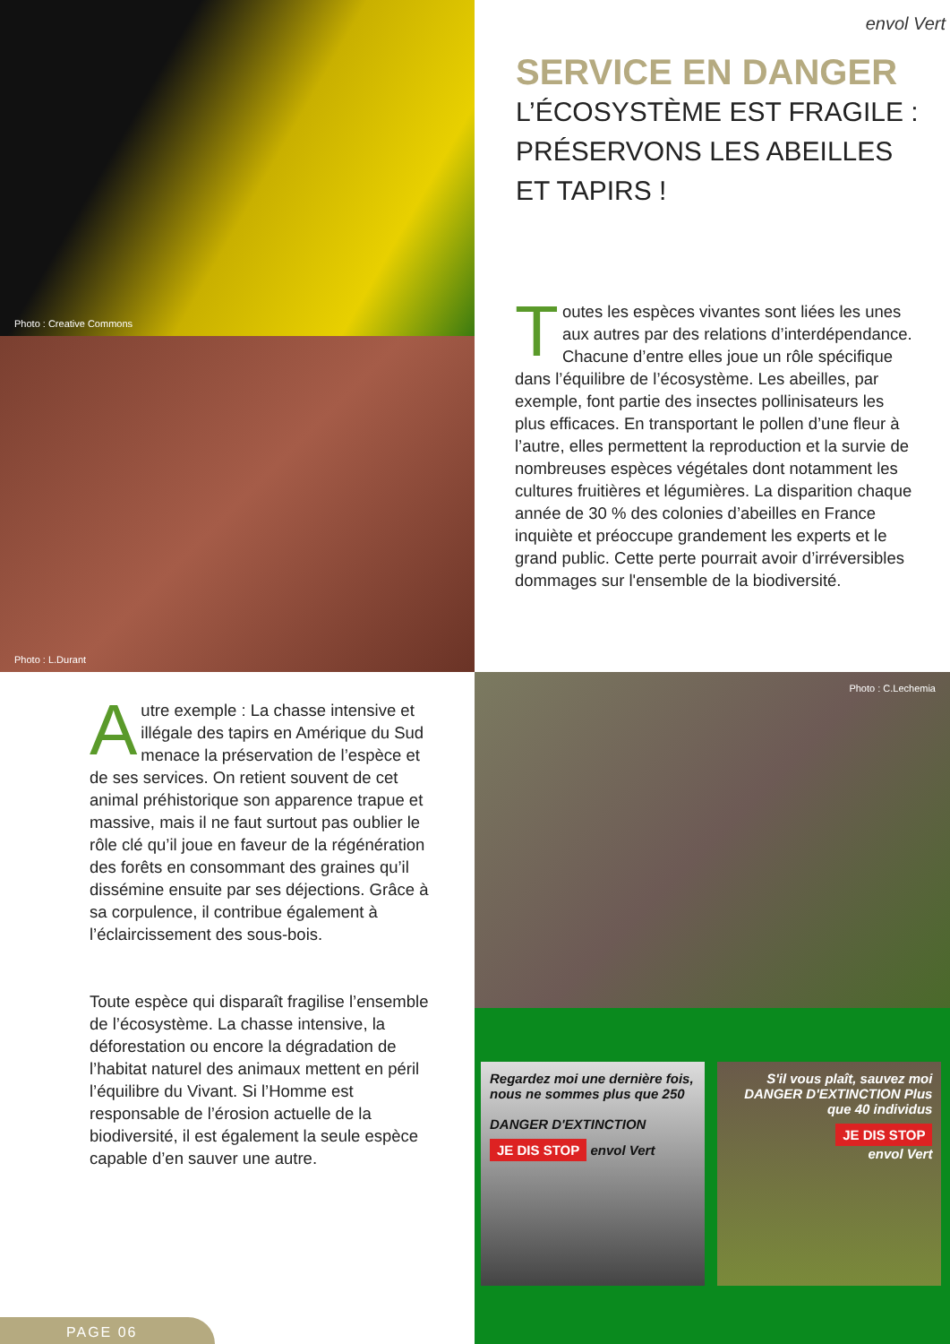Photo : Creative Commons
envol Vert
SERVICE EN DANGER
L’ÉCOSYSTÈME EST FRAGILE : PRÉSERVONS LES ABEILLES ET TAPIRS !
Photo : L.Durant
Toutes les espèces vivantes sont liées les unes aux autres par des relations d’interdépendance. Chacune d’entre elles joue un rôle spécifique dans l’équilibre de l’écosystème. Les abeilles, par exemple, font partie des insectes pollinisateurs les plus efficaces. En transportant le pollen d’une fleur à l’autre, elles permettent la reproduction et la survie de nombreuses espèces végétales dont notamment les cultures fruitières et légumières. La disparition chaque année de 30 % des colonies d’abeilles en France inquiète et préoccupe grandement les experts et le grand public. Cette perte pourrait avoir d’irréversibles dommages sur l'ensemble de la biodiversité.
Autre exemple : La chasse intensive et illégale des tapirs en Amérique du Sud menace la préservation de l’espèce et de ses services. On retient souvent de cet animal préhistorique son apparence trapue et massive, mais il ne faut surtout pas oublier le rôle clé qu’il joue en faveur de la régénération des forêts en consommant des graines qu’il dissémine ensuite par ses déjections. Grâce à sa corpulence, il contribue également à l’éclaircissement des sous-bois.
Toute espèce qui disparaît fragilise l’ensemble de l’écosystème. La chasse intensive, la déforestation ou encore la dégradation de l’habitat naturel des animaux mettent en péril l’équilibre du Vivant. Si l’Homme est responsable de l’érosion actuelle de la biodiversité, il est également la seule espèce capable d’en sauver une autre.
Photo : C.Lechemia
Regardez moi une dernière fois, nous ne sommes plus que 250
DANGER D'EXTINCTION
JE DIS STOP envol Vert
S'il vous plaît, sauvez moi
DANGER D'EXTINCTION Plus que 40 individus
JE DIS STOP
envol Vert
PAGE 06